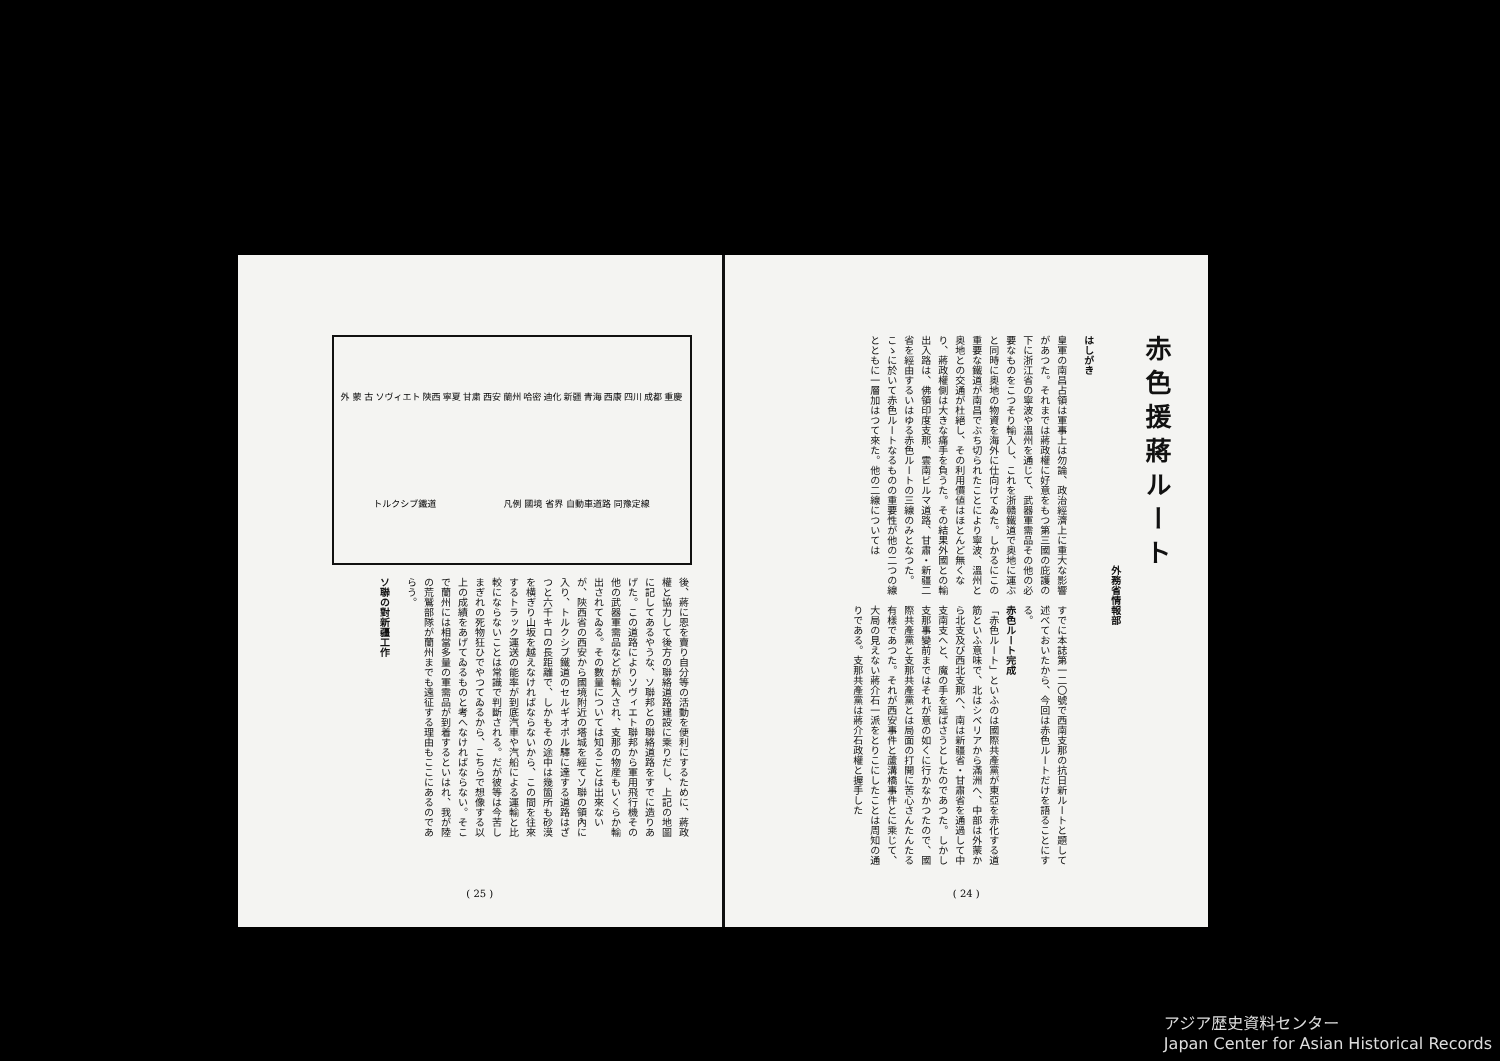外 蒙 古 ソヴィエト 陝西 寧夏 甘粛 西安 蘭州 哈密 迪化 新疆 青海 西康 四川 成都 重慶 トルクシブ鐵道 凡例 國境 省界 自動車道路 同豫定線
後、蔣に恩を賣り自分等の活動を便利にするために、蔣政權と協力して後方の聯絡道路建設に乘りだし、上記の地圖に記してあるやうな、ソ聯邦との聯絡道路をすでに造りあげた。この道路によりソヴィエト聯邦から軍用飛行機その他の武器軍需品などが輸入され、支那の物産もいくらか輸出されてゐる。その數量については知ることは出來ないが、陝西省の西安から國境附近の塔城を經てソ聯の領內に入り、トルクシブ鐵道のセルギオポル驛に達する道路はざつと六千キロの長距離で、しかもその途中は幾箇所も砂漠を横ぎり山坂を越えなければならないから、この間を往來するトラック運送の能率が到底汽車や汽船による運輸と比較にならないことは常識で判斷される。だが彼等は今苦しまぎれの死物狂ひでやつてゐるから、こちらで想像する以上の成績をあげてゐるものと考へなければならない。そこで蘭州には相當多量の軍需品が到着するといはれ、我が陸の荒鷲部隊が蘭州までも遠征する理由もここにあるのであらう。
ソ聯の對新疆工作
( 25 )
赤色援蔣ルート
外務省情報部
はしがき
皇軍の南昌占領は軍事上は勿論、政治經濟上に重大な影響があつた。それまでは蔣政權に好意をもつ第三國の庇護の下に浙江省の寧波や溫州を通じて、武器軍需品その他の必要なものをこつそり輸入し、これを浙贛鐵道で奥地に運ぶと同時に奥地の物資を海外に仕向けてゐた。しかるにこの重要な鐵道が南昌でぶち切られたことにより寧波、溫州と奥地との交通が杜絕し、その利用價値はほとんど無くなり、蔣政權側は大きな痛手を負うた。その結果外國との輸出入路は、佛領印度支那、雲南ビルマ道路、甘肅・新疆二省を經由するいはゆる赤色ルートの三線のみとなつた。こゝに於いて赤色ルートなるものの重要性が他の二つの線とともに一層加はつて來た。他の二線については
すでに本誌第一二〇號で西南支那の抗日新ルートと題して述べておいたから、今回は赤色ルートだけを語ることにする。
赤色ルート完成
「赤色ルート」といふのは國際共產黨が東亞を赤化する道筋といふ意味で、北はシベリアから滿洲へ、中部は外蒙から北支及び西北支那へ、南は新疆省・甘肅省を通過して中支南支へと、魔の手を延ばさうとしたのであつた。しかし支那事變前まではそれが意の如くに行かなかつたので、國際共產黨と支那共產黨とは局面の打開に苦心さんたんたる有樣であつた。それが西安事件と蘆溝橋事件とに乘じて、大局の見えない蔣介石一派をとりこにしたことは周知の通りである。支那共產黨は蔣介石政權と握手した
( 24 )
アジア歴史資料センター
Japan Center for Asian Historical Records